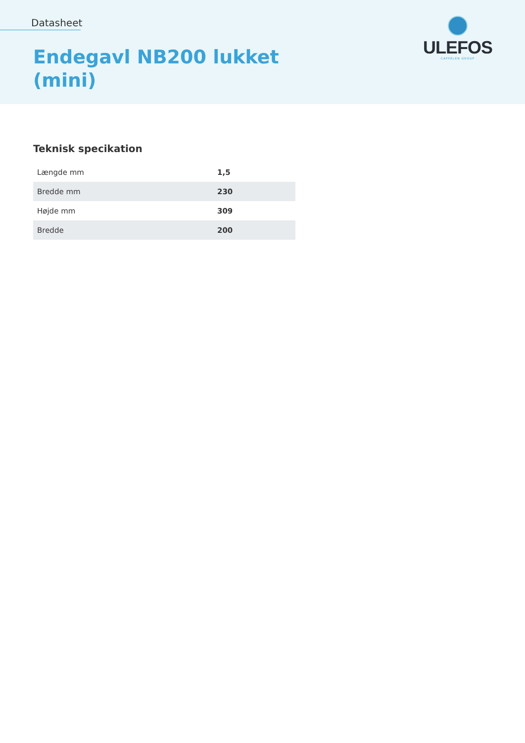Datasheet
Endegavl NB200 lukket
(mini)
ULEFOS
CAPPELEN GROUP
Teknisk specikation
| Længde mm | 1,5 |
| Bredde mm | 230 |
| Højde mm | 309 |
| Bredde | 200 |